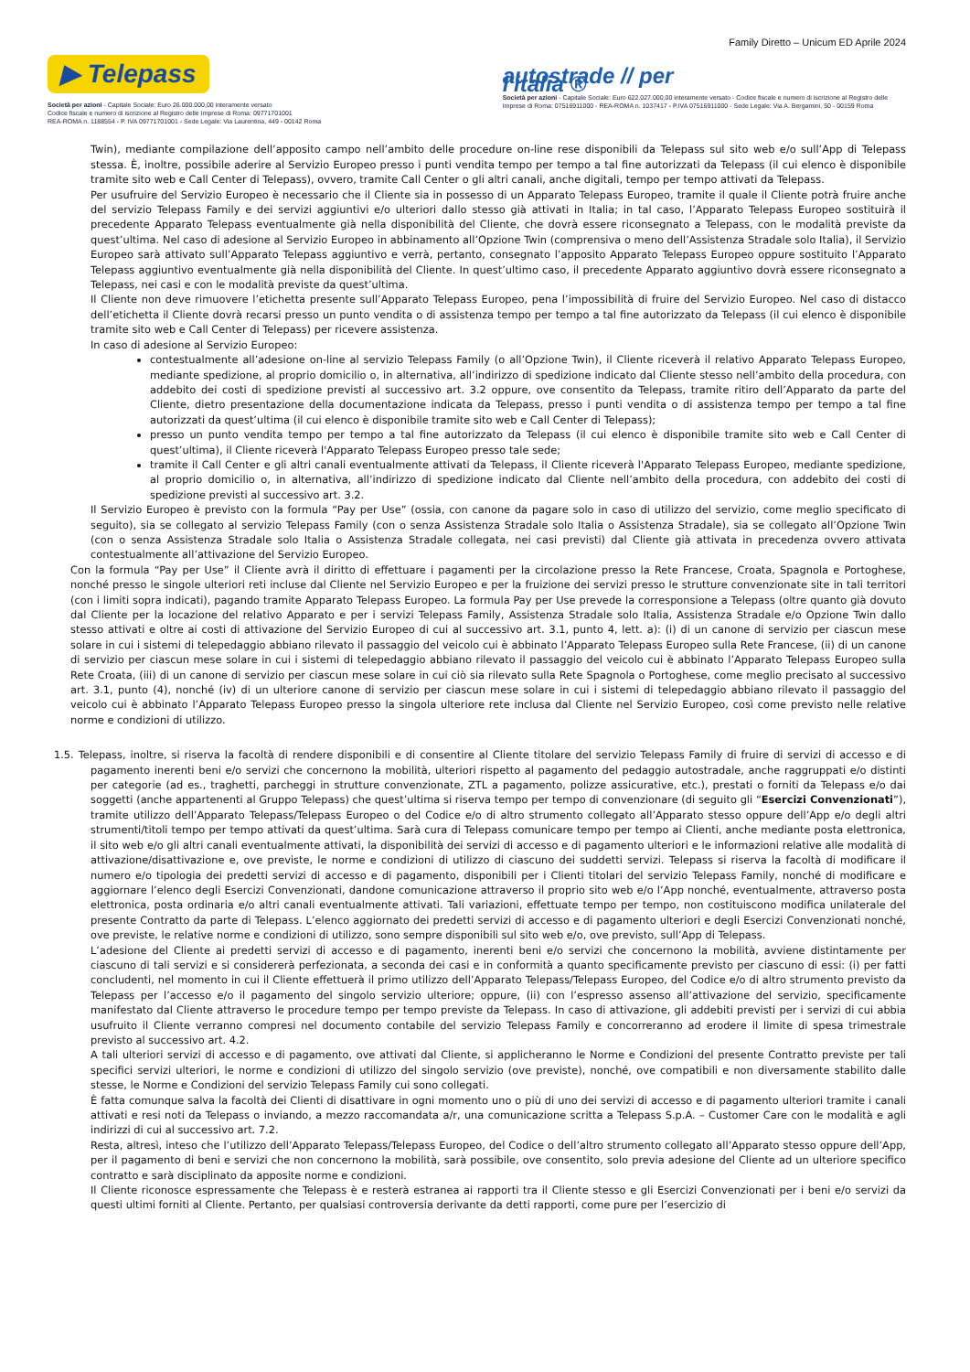Family Diretto – Unicum ED Aprile 2024
▶ Telepass
Società per azioni - Capitale Sociale: Euro 26.000.000,00 interamente versato
Codice fiscale e numero di iscrizione al Registro delle Imprese di Roma: 09771701001
REA-ROMA n. 1188554 - P. IVA 09771701001 - Sede Legale: Via Laurentina, 449 - 00142 Roma
autostrade // per l'italia ®
Società per azioni - Capitale Sociale: Euro 622.027.000,00 interamente versato - Codice fiscale e numero di iscrizione al Registro delle Imprese di Roma: 07516911000 - REA-ROMA n. 1037417 - P.IVA 07516911000 - Sede Legale: Via A. Bergamini, 50 - 00159 Roma
Twin), mediante compilazione dell’apposito campo nell’ambito delle procedure on-line rese disponibili da Telepass sul sito web e/o sull’App di Telepass stessa. È, inoltre, possibile aderire al Servizio Europeo presso i punti vendita tempo per tempo a tal fine autorizzati da Telepass (il cui elenco è disponibile tramite sito web e Call Center di Telepass), ovvero, tramite Call Center o gli altri canali, anche digitali, tempo per tempo attivati da Telepass.
Per usufruire del Servizio Europeo è necessario che il Cliente sia in possesso di un Apparato Telepass Europeo, tramite il quale il Cliente potrà fruire anche del servizio Telepass Family e dei servizi aggiuntivi e/o ulteriori dallo stesso già attivati in Italia; in tal caso, l’Apparato Telepass Europeo sostituirà il precedente Apparato Telepass eventualmente già nella disponibilità del Cliente, che dovrà essere riconsegnato a Telepass, con le modalità previste da quest’ultima. Nel caso di adesione al Servizio Europeo in abbinamento all’Opzione Twin (comprensiva o meno dell’Assistenza Stradale solo Italia), il Servizio Europeo sarà attivato sull’Apparato Telepass aggiuntivo e verrà, pertanto, consegnato l’apposito Apparato Telepass Europeo oppure sostituito l’Apparato Telepass aggiuntivo eventualmente già nella disponibilità del Cliente. In quest’ultimo caso, il precedente Apparato aggiuntivo dovrà essere riconsegnato a Telepass, nei casi e con le modalità previste da quest’ultima.
Il Cliente non deve rimuovere l’etichetta presente sull’Apparato Telepass Europeo, pena l’impossibilità di fruire del Servizio Europeo. Nel caso di distacco dell’etichetta il Cliente dovrà recarsi presso un punto vendita o di assistenza tempo per tempo a tal fine autorizzato da Telepass (il cui elenco è disponibile tramite sito web e Call Center di Telepass) per ricevere assistenza.
In caso di adesione al Servizio Europeo:
contestualmente all’adesione on-line al servizio Telepass Family (o all’Opzione Twin), il Cliente riceverà il relativo Apparato Telepass Europeo, mediante spedizione, al proprio domicilio o, in alternativa, all’indirizzo di spedizione indicato dal Cliente stesso nell’ambito della procedura, con addebito dei costi di spedizione previsti al successivo art. 3.2 oppure, ove consentito da Telepass, tramite ritiro dell’Apparato da parte del Cliente, dietro presentazione della documentazione indicata da Telepass, presso i punti vendita o di assistenza tempo per tempo a tal fine autorizzati da quest’ultima (il cui elenco è disponibile tramite sito web e Call Center di Telepass);
presso un punto vendita tempo per tempo a tal fine autorizzato da Telepass (il cui elenco è disponibile tramite sito web e Call Center di quest’ultima), il Cliente riceverà l'Apparato Telepass Europeo presso tale sede;
tramite il Call Center e gli altri canali eventualmente attivati da Telepass, il Cliente riceverà l'Apparato Telepass Europeo, mediante spedizione, al proprio domicilio o, in alternativa, all’indirizzo di spedizione indicato dal Cliente nell’ambito della procedura, con addebito dei costi di spedizione previsti al successivo art. 3.2.
Il Servizio Europeo è previsto con la formula “Pay per Use” (ossia, con canone da pagare solo in caso di utilizzo del servizio, come meglio specificato di seguito), sia se collegato al servizio Telepass Family (con o senza Assistenza Stradale solo Italia o Assistenza Stradale), sia se collegato all’Opzione Twin (con o senza Assistenza Stradale solo Italia o Assistenza Stradale collegata, nei casi previsti) dal Cliente già attivata in precedenza ovvero attivata contestualmente all’attivazione del Servizio Europeo.
Con la formula “Pay per Use” il Cliente avrà il diritto di effettuare i pagamenti per la circolazione presso la Rete Francese, Croata, Spagnola e Portoghese, nonché presso le singole ulteriori reti incluse dal Cliente nel Servizio Europeo e per la fruizione dei servizi presso le strutture convenzionate site in tali territori (con i limiti sopra indicati), pagando tramite Apparato Telepass Europeo. La formula Pay per Use prevede la corresponsione a Telepass (oltre quanto già dovuto dal Cliente per la locazione del relativo Apparato e per i servizi Telepass Family, Assistenza Stradale solo Italia, Assistenza Stradale e/o Opzione Twin dallo stesso attivati e oltre ai costi di attivazione del Servizio Europeo di cui al successivo art. 3.1, punto 4, lett. a): (i) di un canone di servizio per ciascun mese solare in cui i sistemi di telepedaggio abbiano rilevato il passaggio del veicolo cui è abbinato l’Apparato Telepass Europeo sulla Rete Francese, (ii) di un canone di servizio per ciascun mese solare in cui i sistemi di telepedaggio abbiano rilevato il passaggio del veicolo cui è abbinato l’Apparato Telepass Europeo sulla Rete Croata, (iii) di un canone di servizio per ciascun mese solare in cui ciò sia rilevato sulla Rete Spagnola o Portoghese, come meglio precisato al successivo art. 3.1, punto (4), nonché (iv) di un ulteriore canone di servizio per ciascun mese solare in cui i sistemi di telepedaggio abbiano rilevato il passaggio del veicolo cui è abbinato l’Apparato Telepass Europeo presso la singola ulteriore rete inclusa dal Cliente nel Servizio Europeo, così come previsto nelle relative norme e condizioni di utilizzo.
1.5. Telepass, inoltre, si riserva la facoltà di rendere disponibili e di consentire al Cliente titolare del servizio Telepass Family di fruire di servizi di accesso e di pagamento inerenti beni e/o servizi che concernono la mobilità, ulteriori rispetto al pagamento del pedaggio autostradale, anche raggruppati e/o distinti per categorie (ad es., traghetti, parcheggi in strutture convenzionate, ZTL a pagamento, polizze assicurative, etc.), prestati o forniti da Telepass e/o dai soggetti (anche appartenenti al Gruppo Telepass) che quest’ultima si riserva tempo per tempo di convenzionare (di seguito gli “Esercizi Convenzionati”), tramite utilizzo dell’Apparato Telepass/Telepass Europeo o del Codice e/o di altro strumento collegato all’Apparato stesso oppure dell’App e/o degli altri strumenti/titoli tempo per tempo attivati da quest’ultima. Sarà cura di Telepass comunicare tempo per tempo ai Clienti, anche mediante posta elettronica, il sito web e/o gli altri canali eventualmente attivati, la disponibilità dei servizi di accesso e di pagamento ulteriori e le informazioni relative alle modalità di attivazione/disattivazione e, ove previste, le norme e condizioni di utilizzo di ciascuno dei suddetti servizi. Telepass si riserva la facoltà di modificare il numero e/o tipologia dei predetti servizi di accesso e di pagamento, disponibili per i Clienti titolari del servizio Telepass Family, nonché di modificare e aggiornare l’elenco degli Esercizi Convenzionati, dandone comunicazione attraverso il proprio sito web e/o l’App nonché, eventualmente, attraverso posta elettronica, posta ordinaria e/o altri canali eventualmente attivati. Tali variazioni, effettuate tempo per tempo, non costituiscono modifica unilaterale del presente Contratto da parte di Telepass. L’elenco aggiornato dei predetti servizi di accesso e di pagamento ulteriori e degli Esercizi Convenzionati nonché, ove previste, le relative norme e condizioni di utilizzo, sono sempre disponibili sul sito web e/o, ove previsto, sull’App di Telepass.
L’adesione del Cliente ai predetti servizi di accesso e di pagamento, inerenti beni e/o servizi che concernono la mobilità, avviene distintamente per ciascuno di tali servizi e si considererà perfezionata, a seconda dei casi e in conformità a quanto specificamente previsto per ciascuno di essi: (i) per fatti concludenti, nel momento in cui il Cliente effettuerà il primo utilizzo dell’Apparato Telepass/Telepass Europeo, del Codice e/o di altro strumento previsto da Telepass per l’accesso e/o il pagamento del singolo servizio ulteriore; oppure, (ii) con l’espresso assenso all’attivazione del servizio, specificamente manifestato dal Cliente attraverso le procedure tempo per tempo previste da Telepass. In caso di attivazione, gli addebiti previsti per i servizi di cui abbia usufruito il Cliente verranno compresi nel documento contabile del servizio Telepass Family e concorreranno ad erodere il limite di spesa trimestrale previsto al successivo art. 4.2.
A tali ulteriori servizi di accesso e di pagamento, ove attivati dal Cliente, si applicheranno le Norme e Condizioni del presente Contratto previste per tali specifici servizi ulteriori, le norme e condizioni di utilizzo del singolo servizio (ove previste), nonché, ove compatibili e non diversamente stabilito dalle stesse, le Norme e Condizioni del servizio Telepass Family cui sono collegati.
È fatta comunque salva la facoltà dei Clienti di disattivare in ogni momento uno o più di uno dei servizi di accesso e di pagamento ulteriori tramite i canali attivati e resi noti da Telepass o inviando, a mezzo raccomandata a/r, una comunicazione scritta a Telepass S.p.A. – Customer Care con le modalità e agli indirizzi di cui al successivo art. 7.2.
Resta, altresì, inteso che l’utilizzo dell’Apparato Telepass/Telepass Europeo, del Codice o dell’altro strumento collegato all’Apparato stesso oppure dell’App, per il pagamento di beni e servizi che non concernono la mobilità, sarà possibile, ove consentito, solo previa adesione del Cliente ad un ulteriore specifico contratto e sarà disciplinato da apposite norme e condizioni.
Il Cliente riconosce espressamente che Telepass è e resterà estranea ai rapporti tra il Cliente stesso e gli Esercizi Convenzionati per i beni e/o servizi da questi ultimi forniti al Cliente. Pertanto, per qualsiasi controversia derivante da detti rapporti, come pure per l’esercizio di